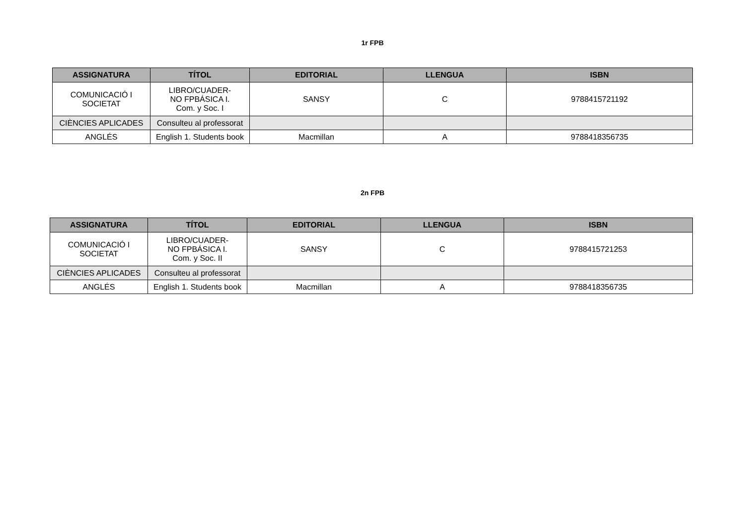1r FPB
| ASSIGNATURA | TÍTOL | EDITORIAL | LLENGUA | ISBN |
| --- | --- | --- | --- | --- |
| COMUNICACIÓ I SOCIETAT | LIBRO/CUADER- NO FPBÁSICA I. Com. y Soc. I | SANSY | C | 9788415721192 |
| CIÈNCIES APLICADES | Consulteu al professorat | | | |
| ANGLÉS | English 1. Students book | Macmillan | A | 9788418356735 |
2n FPB
| ASSIGNATURA | TÍTOL | EDITORIAL | LLENGUA | ISBN |
| --- | --- | --- | --- | --- |
| COMUNICACIÓ I SOCIETAT | LIBRO/CUADER- NO FPBÁSICA I. Com. y Soc. II | SANSY | C | 9788415721253 |
| CIÈNCIES APLICADES | Consulteu al professorat | | | |
| ANGLÉS | English 1. Students book | Macmillan | A | 9788418356735 |